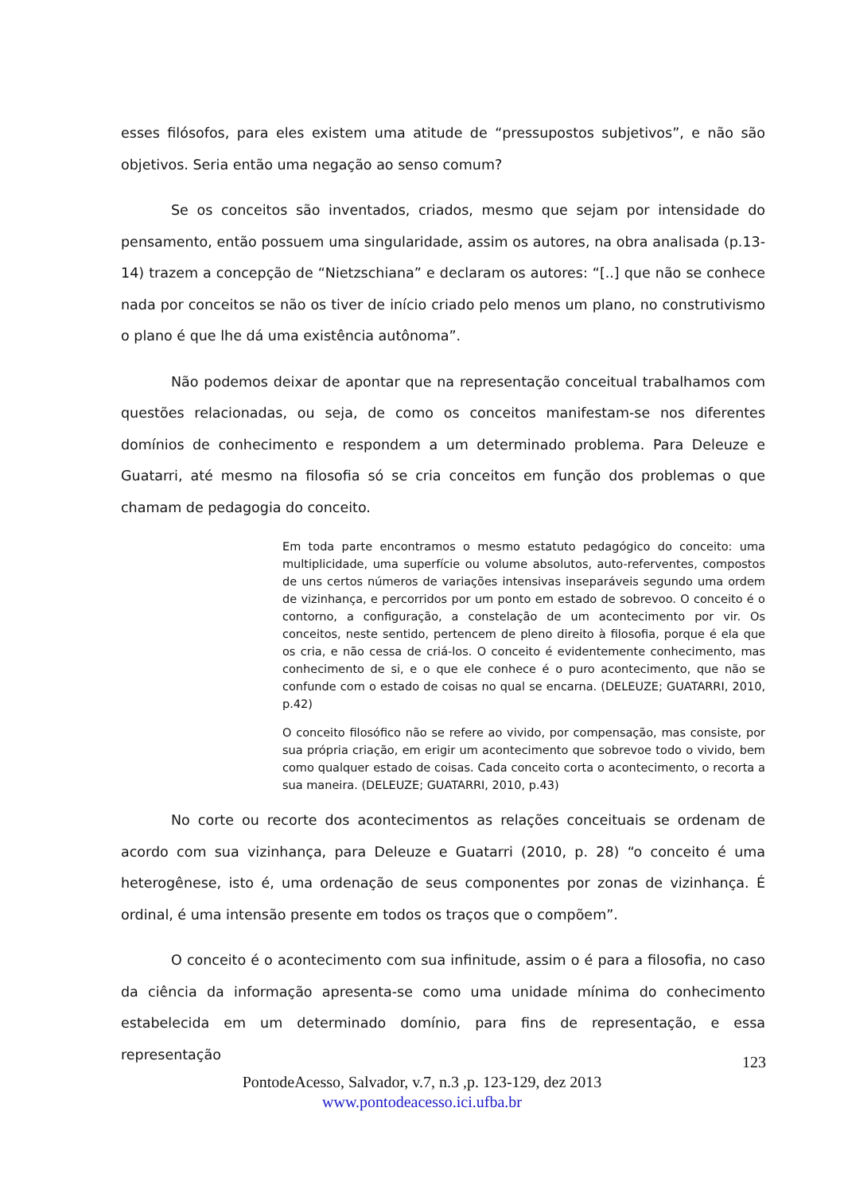esses filósofos, para eles existem uma atitude de “pressupostos subjetivos”, e não são objetivos. Seria então uma negação ao senso comum?
Se os conceitos são inventados, criados, mesmo que sejam por intensidade do pensamento, então possuem uma singularidade, assim os autores, na obra analisada (p.13-14) trazem a concepção de “Nietzschiana” e declaram os autores: “[..] que não se conhece nada por conceitos se não os tiver de início criado pelo menos um plano, no construtivismo o plano é que lhe dá uma existência autônoma”.
Não podemos deixar de apontar que na representação conceitual trabalhamos com questões relacionadas, ou seja, de como os conceitos manifestam-se nos diferentes domínios de conhecimento e respondem a um determinado problema. Para Deleuze e Guatarri, até mesmo na filosofia só se cria conceitos em função dos problemas o que chamam de pedagogia do conceito.
Em toda parte encontramos o mesmo estatuto pedagógico do conceito: uma multiplicidade, uma superfície ou volume absolutos, auto-referventes, compostos de uns certos números de variações intensivas inseparáveis segundo uma ordem de vizinhança, e percorridos por um ponto em estado de sobrevoo. O conceito é o contorno, a configuração, a constelação de um acontecimento por vir. Os conceitos, neste sentido, pertencem de pleno direito à filosofia, porque é ela que os cria, e não cessa de criá-los. O conceito é evidentemente conhecimento, mas conhecimento de si, e o que ele conhece é o puro acontecimento, que não se confunde com o estado de coisas no qual se encarna. (DELEUZE; GUATARRI, 2010, p.42)
O conceito filosófico não se refere ao vivido, por compensação, mas consiste, por sua própria criação, em erigir um acontecimento que sobrevoe todo o vivido, bem como qualquer estado de coisas. Cada conceito corta o acontecimento, o recorta a sua maneira. (DELEUZE; GUATARRI, 2010, p.43)
No corte ou recorte dos acontecimentos as relações conceituais se ordenam de acordo com sua vizinhança, para Deleuze e Guatarri (2010, p. 28) “o conceito é uma heterogênese, isto é, uma ordenação de seus componentes por zonas de vizinhança. É ordinal, é uma intensão presente em todos os traços que o compõem”.
O conceito é o acontecimento com sua infinitude, assim o é para a filosofia, no caso da ciência da informação apresenta-se como uma unidade mínima do conhecimento estabelecida em um determinado domínio, para fins de representação, e essa representação
123
PontodeAcesso, Salvador, v.7, n.3 ,p. 123-129, dez 2013
www.pontodeacesso.ici.ufba.br